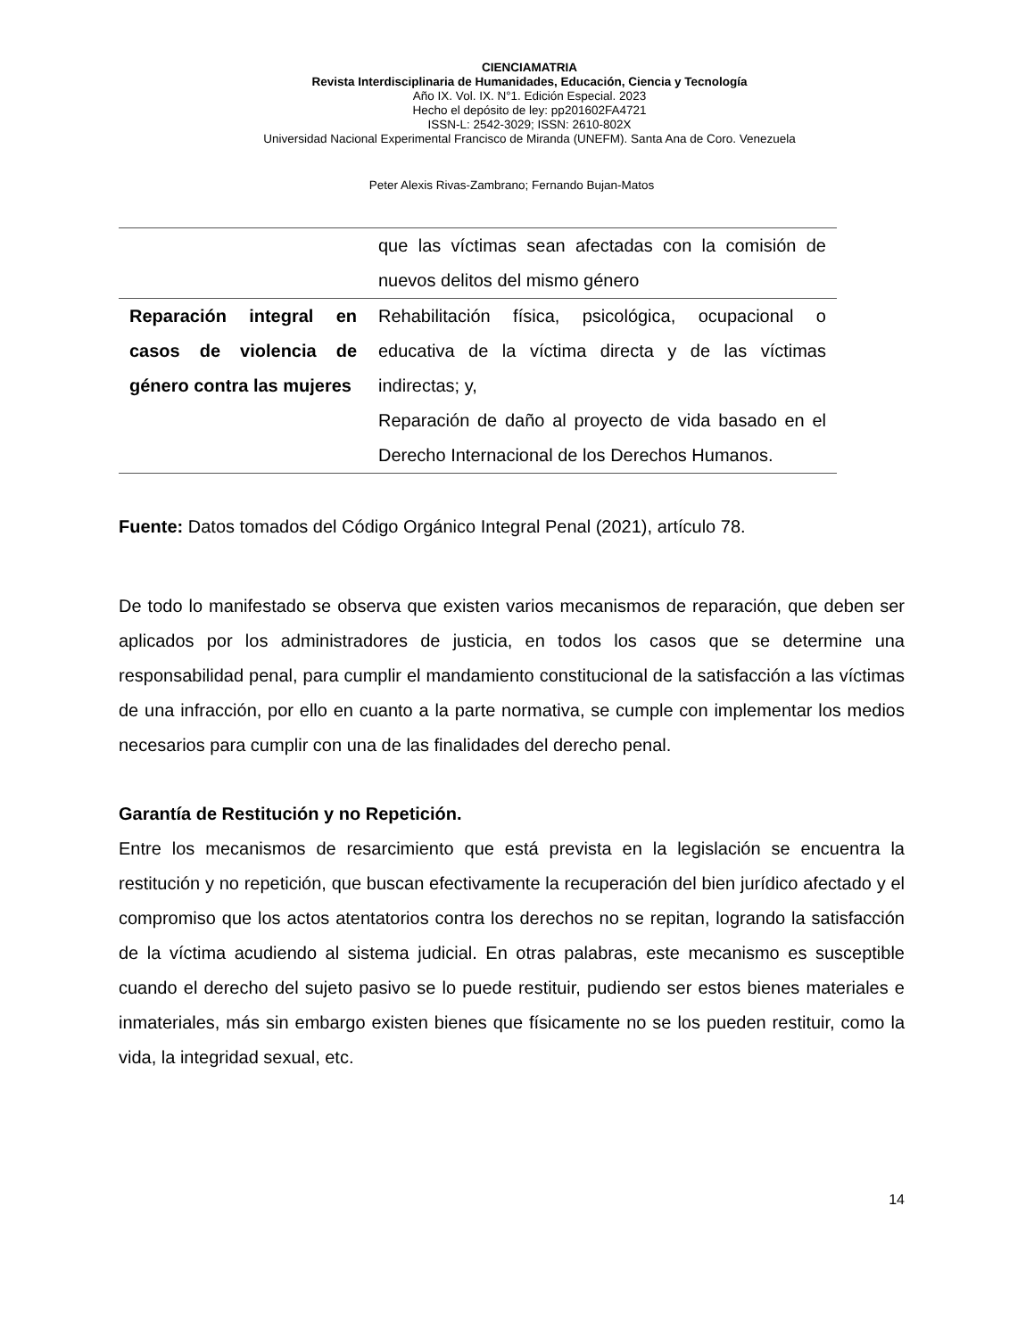CIENCIAMATRIA
Revista Interdisciplinaria de Humanidades, Educación, Ciencia y Tecnología
Año IX. Vol. IX. N°1. Edición Especial. 2023
Hecho el depósito de ley: pp201602FA4721
ISSN-L: 2542-3029; ISSN: 2610-802X
Universidad Nacional Experimental Francisco de Miranda (UNEFM). Santa Ana de Coro. Venezuela
Peter Alexis Rivas-Zambrano; Fernando Bujan-Matos
| | que las víctimas sean afectadas con la comisión de nuevos delitos del mismo género |
| Reparación integral en casos de violencia de género contra las mujeres | Rehabilitación física, psicológica, ocupacional o educativa de la víctima directa y de las víctimas indirectas; y, Reparación de daño al proyecto de vida basado en el Derecho Internacional de los Derechos Humanos. |
Fuente: Datos tomados del Código Orgánico Integral Penal (2021), artículo 78.
De todo lo manifestado se observa que existen varios mecanismos de reparación, que deben ser aplicados por los administradores de justicia, en todos los casos que se determine una responsabilidad penal, para cumplir el mandamiento constitucional de la satisfacción a las víctimas de una infracción, por ello en cuanto a la parte normativa, se cumple con implementar los medios necesarios para cumplir con una de las finalidades del derecho penal.
Garantía de Restitución y no Repetición.
Entre los mecanismos de resarcimiento que está prevista en la legislación se encuentra la restitución y no repetición, que buscan efectivamente la recuperación del bien jurídico afectado y el compromiso que los actos atentatorios contra los derechos no se repitan, logrando la satisfacción de la víctima acudiendo al sistema judicial. En otras palabras, este mecanismo es susceptible cuando el derecho del sujeto pasivo se lo puede restituir, pudiendo ser estos bienes materiales e inmateriales, más sin embargo existen bienes que físicamente no se los pueden restituir, como la vida, la integridad sexual, etc.
14